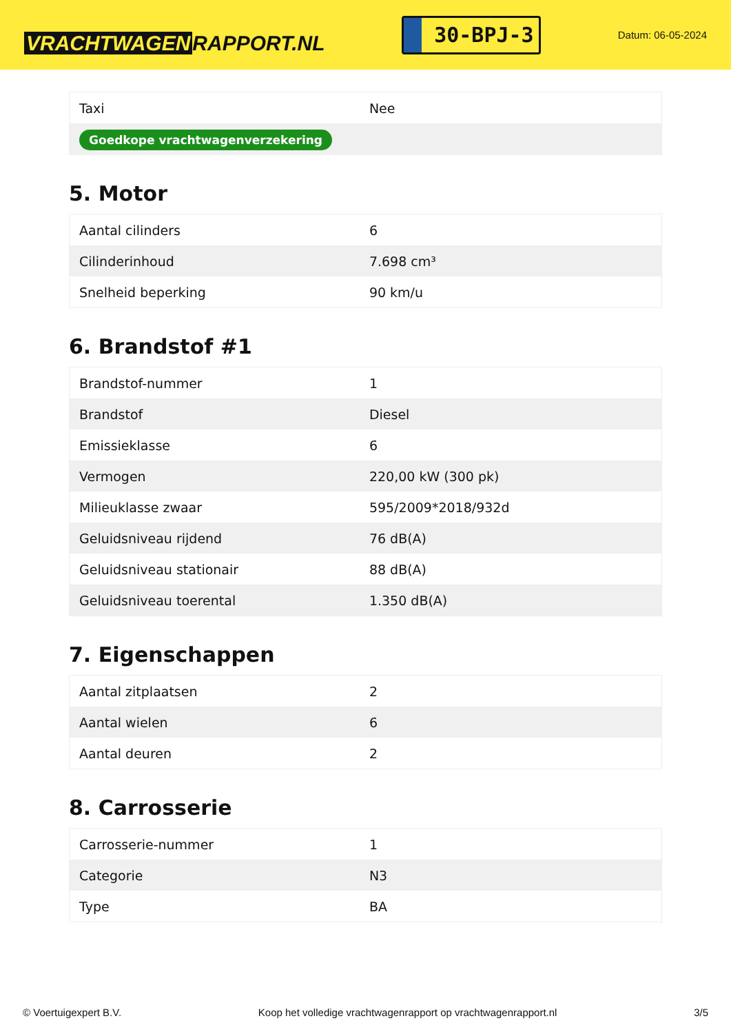VRACHTWAGEN RAPPORT.NL
30-BPJ-3
Datum: 06-05-2024
| Taxi | Nee |
| Goedkope vrachtwagenverzekering | |
5. Motor
| Aantal cilinders | 6 |
| Cilinderinhoud | 7.698 cm³ |
| Snelheid beperking | 90 km/u |
6. Brandstof #1
| Brandstof-nummer | 1 |
| Brandstof | Diesel |
| Emissieklasse | 6 |
| Vermogen | 220,00 kW (300 pk) |
| Milieuklasse zwaar | 595/2009*2018/932d |
| Geluidsniveau rijdend | 76 dB(A) |
| Geluidsniveau stationair | 88 dB(A) |
| Geluidsniveau toerental | 1.350 dB(A) |
7. Eigenschappen
| Aantal zitplaatsen | 2 |
| Aantal wielen | 6 |
| Aantal deuren | 2 |
8. Carrosserie
| Carrosserie-nummer | 1 |
| Categorie | N3 |
| Type | BA |
© Voertuigexpert B.V. Koop het volledige vrachtwagenrapport op vrachtwagenrapport.nl 3/5